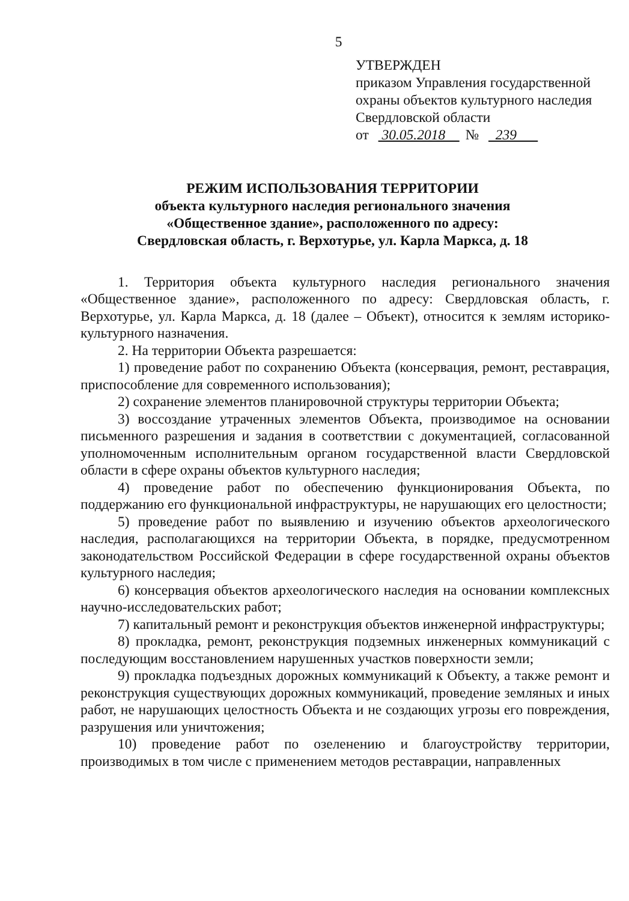5
УТВЕРЖДЕН
приказом Управления государственной
охраны объектов культурного наследия
Свердловской области
от 30.05.2018 № 239
РЕЖИМ ИСПОЛЬЗОВАНИЯ ТЕРРИТОРИИ
объекта культурного наследия регионального значения
«Общественное здание», расположенного по адресу:
Свердловская область, г. Верхотурье, ул. Карла Маркса, д. 18
1. Территория объекта культурного наследия регионального значения «Общественное здание», расположенного по адресу: Свердловская область, г. Верхотурье, ул. Карла Маркса, д. 18 (далее – Объект), относится к землям историко-культурного назначения.
2. На территории Объекта разрешается:
1) проведение работ по сохранению Объекта (консервация, ремонт, реставрация, приспособление для современного использования);
2) сохранение элементов планировочной структуры территории Объекта;
3) воссоздание утраченных элементов Объекта, производимое на основании письменного разрешения и задания в соответствии с документацией, согласованной уполномоченным исполнительным органом государственной власти Свердловской области в сфере охраны объектов культурного наследия;
4) проведение работ по обеспечению функционирования Объекта, по поддержанию его функциональной инфраструктуры, не нарушающих его целостности;
5) проведение работ по выявлению и изучению объектов археологического наследия, располагающихся на территории Объекта, в порядке, предусмотренном законодательством Российской Федерации в сфере государственной охраны объектов культурного наследия;
6) консервация объектов археологического наследия на основании комплексных научно-исследовательских работ;
7) капитальный ремонт и реконструкция объектов инженерной инфраструктуры;
8) прокладка, ремонт, реконструкция подземных инженерных коммуникаций с последующим восстановлением нарушенных участков поверхности земли;
9) прокладка подъездных дорожных коммуникаций к Объекту, а также ремонт и реконструкция существующих дорожных коммуникаций, проведение земляных и иных работ, не нарушающих целостность Объекта и не создающих угрозы его повреждения, разрушения или уничтожения;
10) проведение работ по озеленению и благоустройству территории, производимых в том числе с применением методов реставрации, направленных